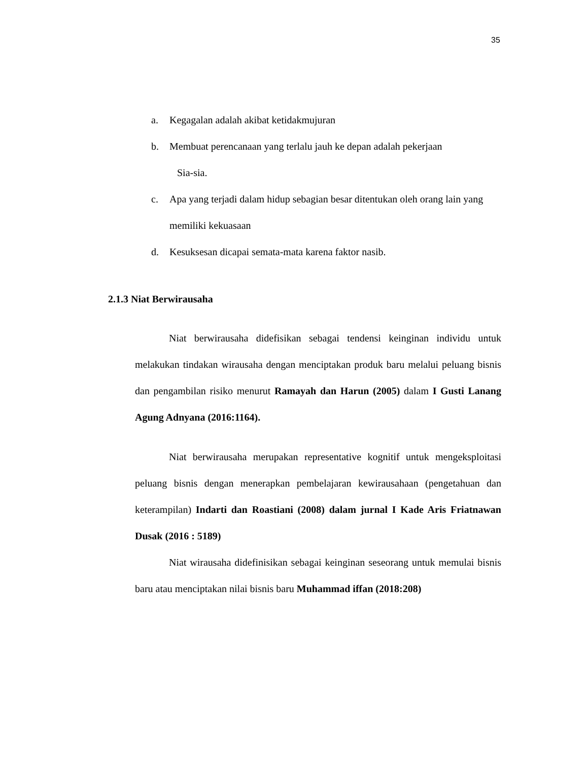35
a. Kegagalan adalah akibat ketidakmujuran
b. Membuat perencanaan yang terlalu jauh ke depan adalah pekerjaan
Sia-sia.
c. Apa yang terjadi dalam hidup sebagian besar ditentukan oleh orang lain yang memiliki kekuasaan
d. Kesuksesan dicapai semata-mata karena faktor nasib.
2.1.3 Niat Berwirausaha
Niat berwirausaha didefisikan sebagai tendensi keinginan individu untuk melakukan tindakan wirausaha dengan menciptakan produk baru melalui peluang bisnis dan pengambilan risiko menurut Ramayah dan Harun (2005) dalam I Gusti Lanang Agung Adnyana (2016:1164).
Niat berwirausaha merupakan representative kognitif untuk mengeksploitasi peluang bisnis dengan menerapkan pembelajaran kewirausahaan (pengetahuan dan keterampilan) Indarti dan Roastiani (2008) dalam jurnal I Kade Aris Friatnawan Dusak (2016 : 5189)
Niat wirausaha didefinisikan sebagai keinginan seseorang untuk memulai bisnis baru atau menciptakan nilai bisnis baru Muhammad iffan (2018:208)